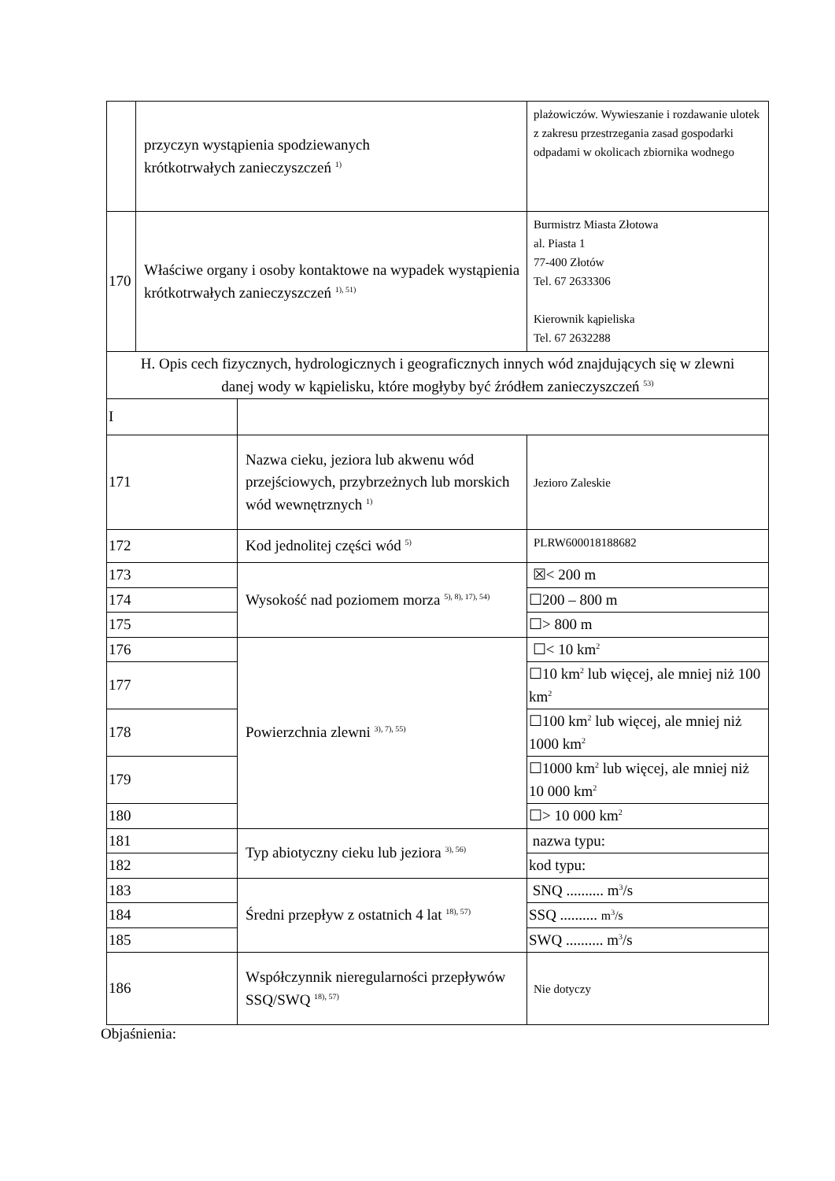| | przyczyn wystąpienia spodziewanych krótkotrwałych zanieczyszczeń <sup>1)</sup> | | plażowiczów. Wywieszanie i rozdawanie ulotek z zakresu przestrzegania zasad gospodarki odpadami w okolicach zbiornika wodnego |
| 170 | Właściwe organy i osoby kontaktowe na wypadek wystąpienia krótkotrwałych zanieczyszczeń <sup>1), 51)</sup> | | Burmistrz Miasta Złotowa al. Piasta 1 77-400 Złotów Tel. 67 2633306 Kierownik kąpieliska Tel. 67 2632288 |
| H. Opis cech fizycznych, hydrologicznych i geograficznych innych wód znajdujących się w zlewni danej wody w kąpielisku, które mogłyby być źródłem zanieczyszczeń <sup>53)</sup> | | | |
| I | | | |
| 171 | | Nazwa cieku, jeziora lub akwenu wód przejściowych, przybrzeżnych lub morskich wód wewnętrznych <sup>1)</sup> | Jezioro Zaleskie |
| 172 | | Kod jednolitej części wód <sup>5)</sup> | PLRW600018188682 |
| 173 | | Wysokość nad poziomem morza <sup>5), 8), 17), 54)</sup> | ☒< 200 m |
| 174 | | | ☐200 – 800 m |
| 175 | | | ☐> 800 m |
| 176 | | Powierzchnia zlewni <sup>3), 7), 55)</sup> | ☐< 10 km<sup>2</sup> |
| 177 | | | ☐10 km<sup>2</sup> lub więcej, ale mniej niż 100 km<sup>2</sup> |
| 178 | | | ☐100 km<sup>2</sup> lub więcej, ale mniej niż 1000 km<sup>2</sup> |
| 179 | | | ☐1000 km<sup>2</sup> lub więcej, ale mniej niż 10 000 km<sup>2</sup> |
| 180 | | | ☐> 10 000 km<sup>2</sup> |
| 181 | | Typ abiotyczny cieku lub jeziora <sup>3), 56)</sup> | nazwa typu: |
| 182 | | | kod typu: |
| 183 | | Średni przepływ z ostatnich 4 lat <sup>18), 57)</sup> | SNQ .......... m<sup>3</sup>/s |
| 184 | | | SSQ .......... m<sup>3</sup>/s |
| 185 | | | SWQ .......... m<sup>3</sup>/s |
| 186 | | Współczynnik nieregularności przepływów SSQ/SWQ <sup>18), 57)</sup> | Nie dotyczy |
Objaśnienia: